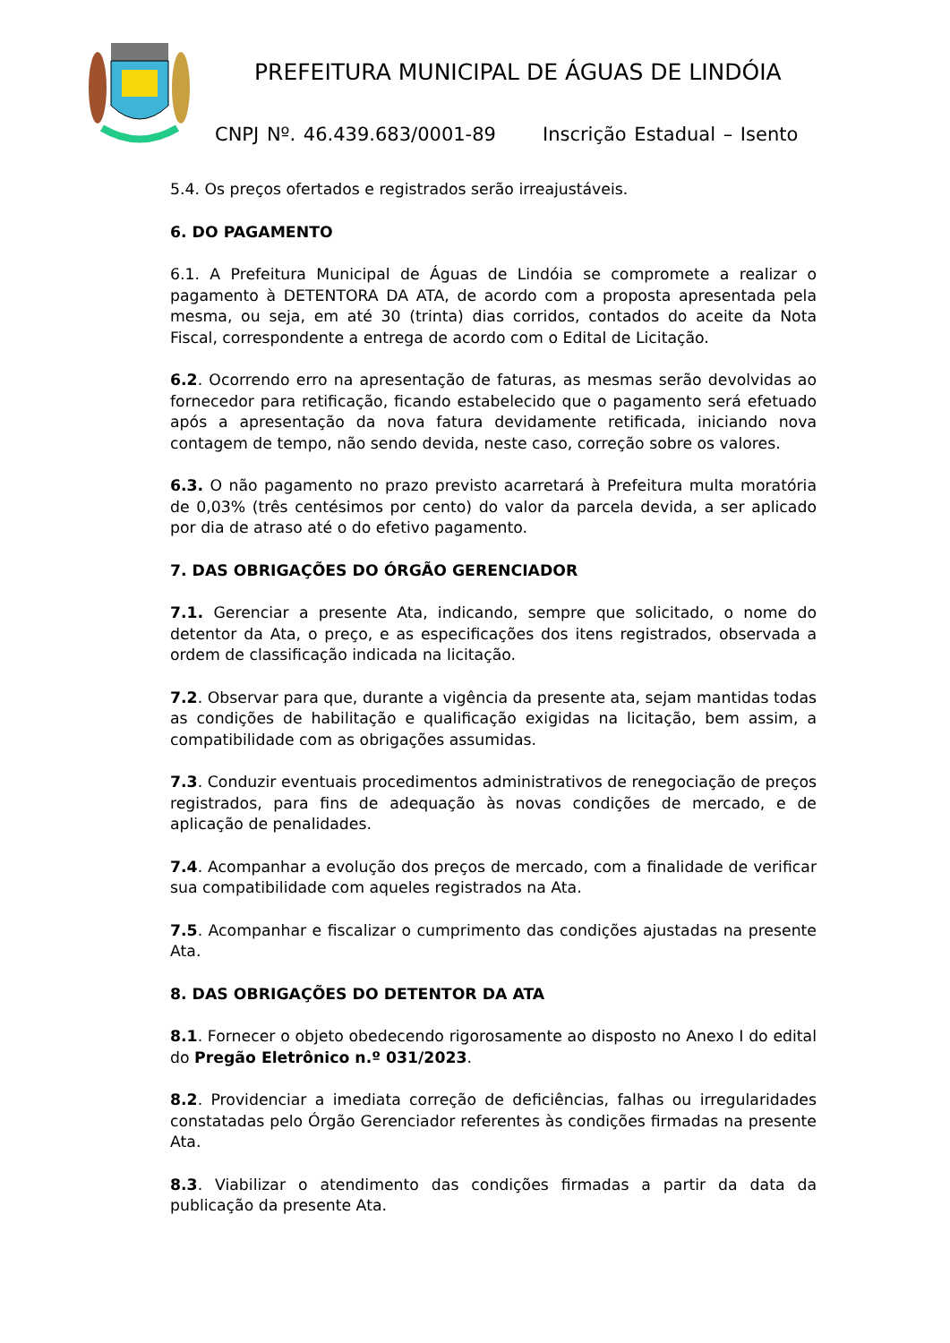PREFEITURA MUNICIPAL DE ÁGUAS DE LINDÓIA
CNPJ Nº. 46.439.683/0001-89 Inscrição Estadual – Isento
5.4. Os preços ofertados e registrados serão irreajustáveis.
6. DO PAGAMENTO
6.1. A Prefeitura Municipal de Águas de Lindóia se compromete a realizar o pagamento à DETENTORA DA ATA, de acordo com a proposta apresentada pela mesma, ou seja, em até 30 (trinta) dias corridos, contados do aceite da Nota Fiscal, correspondente a entrega de acordo com o Edital de Licitação.
6.2. Ocorrendo erro na apresentação de faturas, as mesmas serão devolvidas ao fornecedor para retificação, ficando estabelecido que o pagamento será efetuado após a apresentação da nova fatura devidamente retificada, iniciando nova contagem de tempo, não sendo devida, neste caso, correção sobre os valores.
6.3. O não pagamento no prazo previsto acarretará à Prefeitura multa moratória de 0,03% (três centésimos por cento) do valor da parcela devida, a ser aplicado por dia de atraso até o do efetivo pagamento.
7. DAS OBRIGAÇÕES DO ÓRGÃO GERENCIADOR
7.1. Gerenciar a presente Ata, indicando, sempre que solicitado, o nome do detentor da Ata, o preço, e as especificações dos itens registrados, observada a ordem de classificação indicada na licitação.
7.2. Observar para que, durante a vigência da presente ata, sejam mantidas todas as condições de habilitação e qualificação exigidas na licitação, bem assim, a compatibilidade com as obrigações assumidas.
7.3. Conduzir eventuais procedimentos administrativos de renegociação de preços registrados, para fins de adequação às novas condições de mercado, e de aplicação de penalidades.
7.4. Acompanhar a evolução dos preços de mercado, com a finalidade de verificar sua compatibilidade com aqueles registrados na Ata.
7.5. Acompanhar e fiscalizar o cumprimento das condições ajustadas na presente Ata.
8. DAS OBRIGAÇÕES DO DETENTOR DA ATA
8.1. Fornecer o objeto obedecendo rigorosamente ao disposto no Anexo I do edital do Pregão Eletrônico n.º 031/2023.
8.2. Providenciar a imediata correção de deficiências, falhas ou irregularidades constatadas pelo Órgão Gerenciador referentes às condições firmadas na presente Ata.
8.3. Viabilizar o atendimento das condições firmadas a partir da data da publicação da presente Ata.